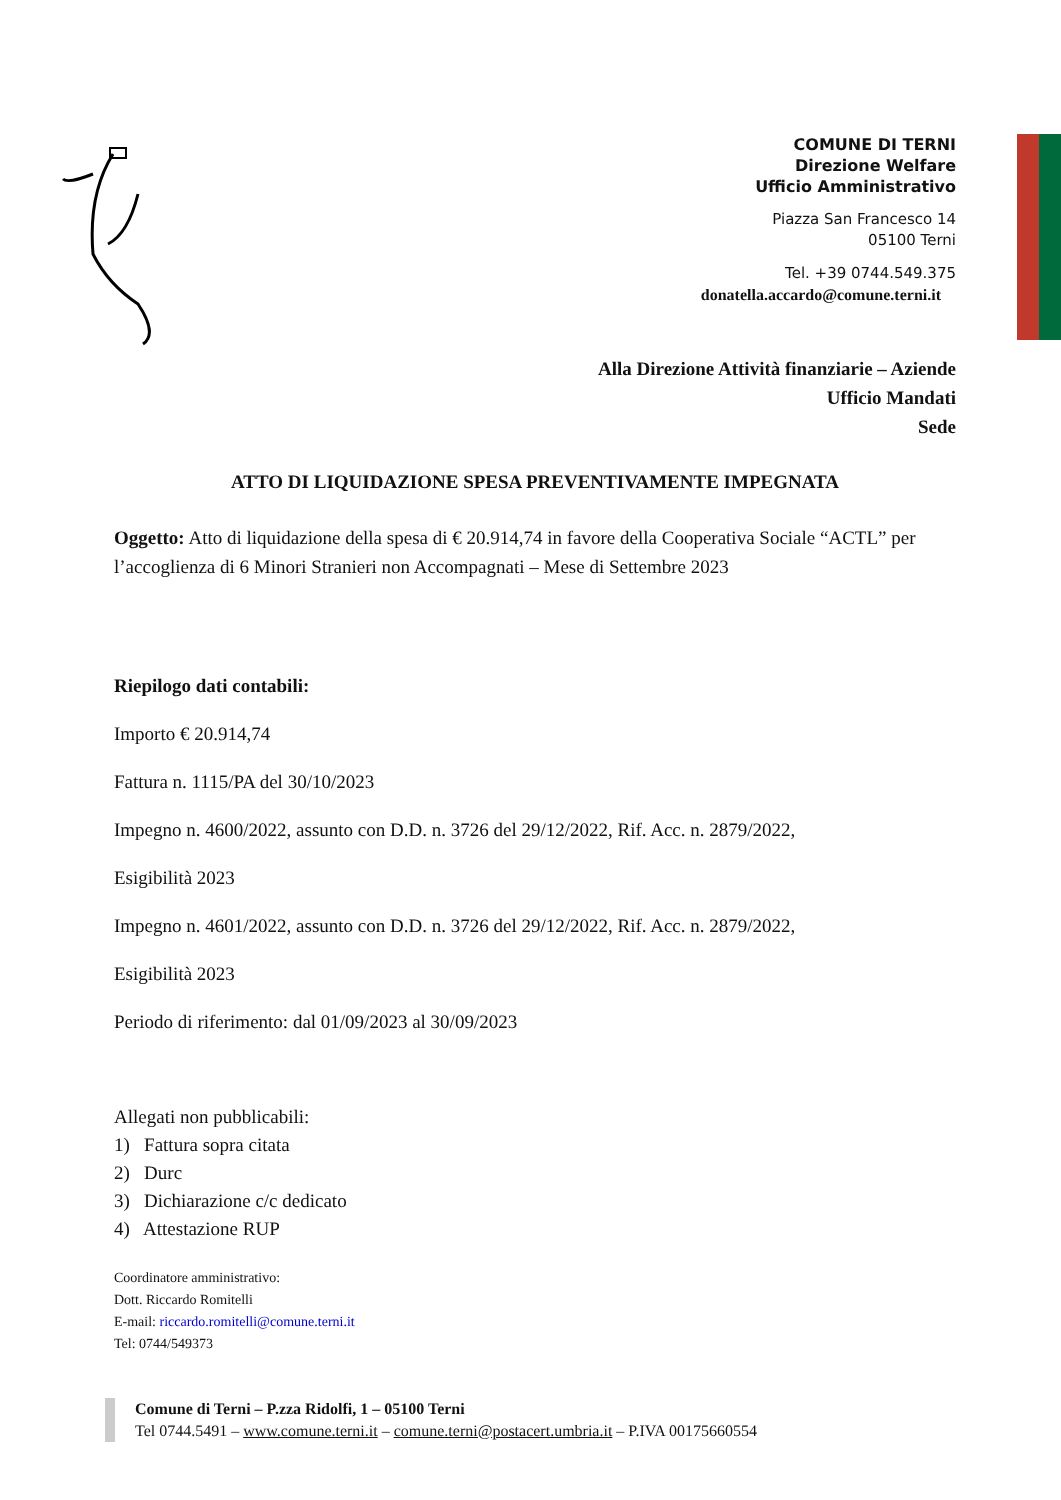COMUNE DI TERNI
Direzione Welfare
Ufficio Amministrativo
Piazza San Francesco 14
05100 Terni
Tel. +39 0744.549.375
donatella.accardo@comune.terni.it
Alla Direzione Attività finanziarie – Aziende
Ufficio Mandati
Sede
ATTO DI LIQUIDAZIONE SPESA PREVENTIVAMENTE IMPEGNATA
Oggetto: Atto di liquidazione della spesa di € 20.914,74 in favore della Cooperativa Sociale “ACTL” per l’accoglienza di 6 Minori Stranieri non Accompagnati – Mese di Settembre 2023
Riepilogo dati contabili:
Importo € 20.914,74
Fattura n. 1115/PA del 30/10/2023
Impegno n. 4600/2022, assunto con D.D. n. 3726 del 29/12/2022, Rif. Acc. n. 2879/2022,
Esigibilità 2023
Impegno n. 4601/2022, assunto con D.D. n. 3726 del 29/12/2022, Rif. Acc. n. 2879/2022,
Esigibilità 2023
Periodo di riferimento: dal 01/09/2023 al 30/09/2023
Allegati non pubblicabili:
1) Fattura sopra citata
2) Durc
3) Dichiarazione c/c dedicato
4) Attestazione RUP
Coordinatore amministrativo:
Dott. Riccardo Romitelli
E-mail: riccardo.romitelli@comune.terni.it
Tel: 0744/549373
Comune di Terni – P.zza Ridolfi, 1 – 05100 Terni
Tel 0744.5491 – www.comune.terni.it – comune.terni@postacert.umbria.it – P.IVA 00175660554